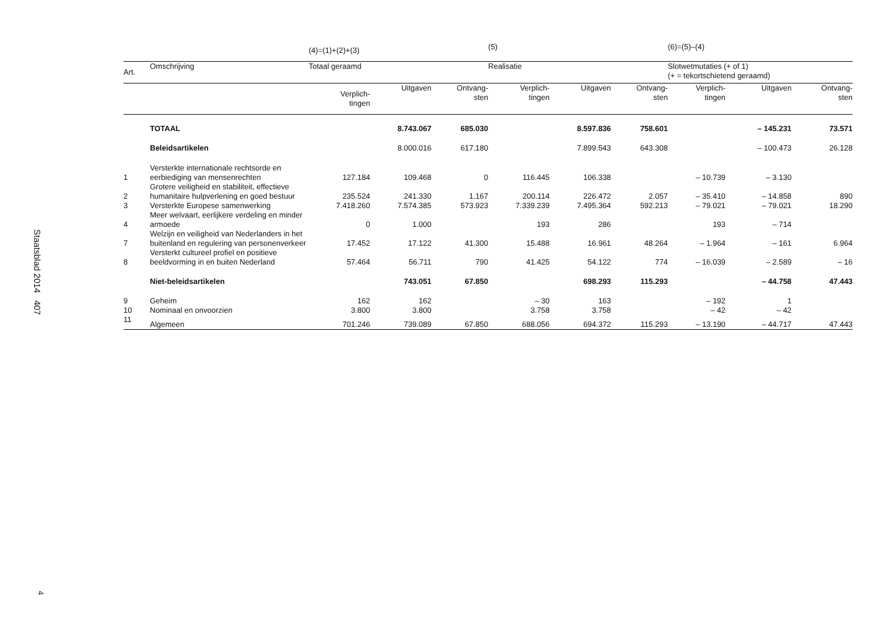Staatsblad 2014 407
4
| | | (4)=(1)+(2)+(3) | | | (5) | | | (6)=(5)–(4) | | |
| --- | --- | --- | --- | --- | --- | --- | --- | --- | --- | --- |
| Art. | Omschrijving | Totaal geraamd | | | Realisatie | | | Slotwetmutaties (+ of 1) (+ = tekortschietend geraamd) | | |
| | | Verplich- tingen | Uitgaven | Ontvang- sten | Verplich- tingen | Uitgaven | Ontvang- sten | Verplich- tingen | Uitgaven | Ontvang- sten |
| | TOTAAL | | 8.743.067 | 685.030 | | 8.597.836 | 758.601 | | – 145.231 | 73.571 |
| | Beleidsartikelen | | 8.000.016 | 617.180 | | 7.899.543 | 643.308 | | – 100.473 | 26.128 |
| 1 | Versterkte internationale rechtsorde en eerbiediging van mensenrechten | 127.184 | 109.468 | 0 | 116.445 | 106.338 | | – 10.739 | – 3.130 | |
| 2 | Grotere veiligheid en stabiliteit, effectieve humanitaire hulpverlening en goed bestuur | 235.524 | 241.330 | 1.167 | 200.114 | 226.472 | 2.057 | – 35.410 | – 14.858 | 890 |
| 3 | Versterkte Europese samenwerking | 7.418.260 | 7.574.385 | 573.923 | 7.339.239 | 7.495.364 | 592.213 | – 79.021 | – 79.021 | 18.290 |
| 4 | Meer welvaart, eerlijkere verdeling en minder armoede | 0 | 1.000 | | 193 | 286 | | 193 | – 714 | |
| 7 | Welzijn en veiligheid van Nederlanders in het buitenland en regulering van personenverkeer | 17.452 | 17.122 | 41.300 | 15.488 | 16.961 | 48.264 | – 1.964 | – 161 | 6.964 |
| 8 | Versterkt cultureel profiel en positieve beeldvorming in en buiten Nederland | 57.464 | 56.711 | 790 | 41.425 | 54.122 | 774 | – 16.039 | – 2.589 | – 16 |
| | Niet-beleidsartikelen | | 743.051 | 67.850 | | 698.293 | 115.293 | | – 44.758 | 47.443 |
| 9 | Geheim | 162 | 162 | | – 30 | 163 | | – 192 | 1 | |
| 10 | Nominaal en onvoorzien | 3.800 | 3.800 | | 3.758 | 3.758 | | – 42 | – 42 | |
| 11 | Algemeen | 701.246 | 739.089 | 67.850 | 688.056 | 694.372 | 115.293 | – 13.190 | – 44.717 | 47.443 |